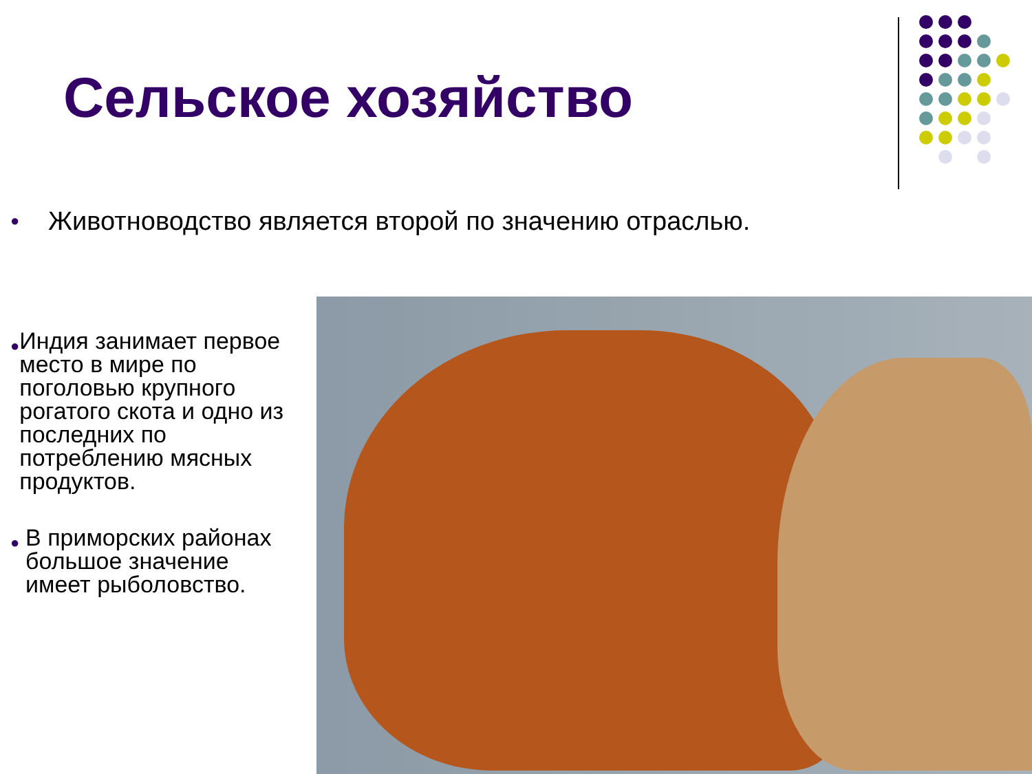Сельское хозяйство
● Животноводство является второй по значению отраслью.
● Индия занимает первое место в мире по поголовью крупного рогатого скота и одно из последних по потреблению мясных продуктов.
● В приморских районах большое значение имеет рыболовство.